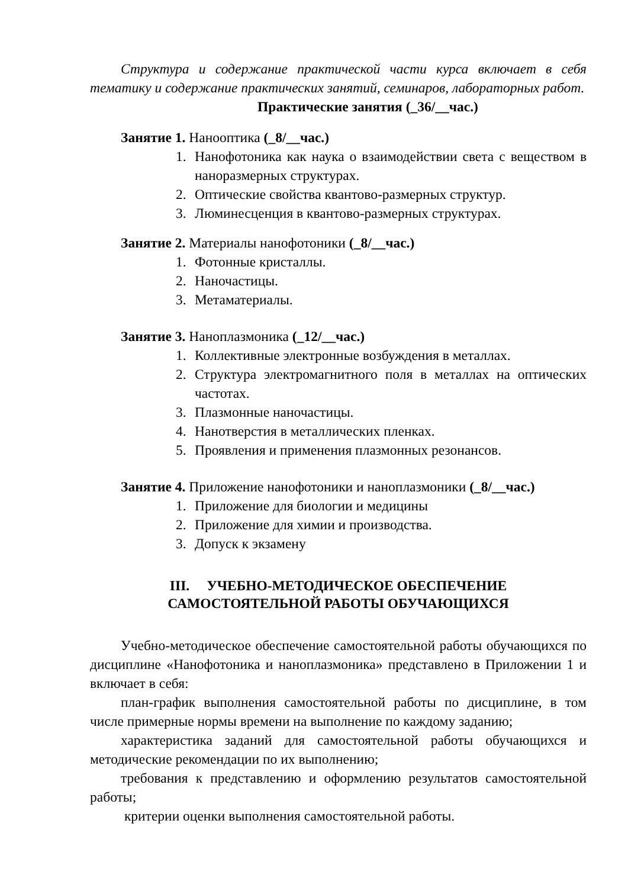Структура и содержание практической части курса включает в себя тематику и содержание практических занятий, семинаров, лабораторных работ.
Практические занятия (_36/__час.)
Занятие 1. Нанооптика (_8/__час.)
1. Нанофотоника как наука о взаимодействии света с веществом в наноразмерных структурах.
2. Оптические свойства квантово-размерных структур.
3. Люминесценция в квантово-размерных структурах.
Занятие 2. Материалы нанофотоники (_8/__час.)
1. Фотонные кристаллы.
2. Наночастицы.
3. Метаматериалы.
Занятие 3. Наноплазмоника (_12/__час.)
1. Коллективные электронные возбуждения в металлах.
2. Структура электромагнитного поля в металлах на оптических частотах.
3. Плазмонные наночастицы.
4. Нанотверстия в металлических пленках.
5. Проявления и применения плазмонных резонансов.
Занятие 4. Приложение нанофотоники и наноплазмоники (_8/__час.)
1. Приложение для биологии и медицины
2. Приложение для химии и производства.
3. Допуск к экзамену
III. УЧЕБНО-МЕТОДИЧЕСКОЕ ОБЕСПЕЧЕНИЕ
САМОСТОЯТЕЛЬНОЙ РАБОТЫ ОБУЧАЮЩИХСЯ
Учебно-методическое обеспечение самостоятельной работы обучающихся по дисциплине «Нанофотоника и наноплазмоника» представлено в Приложении 1 и включает в себя:
план-график выполнения самостоятельной работы по дисциплине, в том числе примерные нормы времени на выполнение по каждому заданию;
характеристика заданий для самостоятельной работы обучающихся и методические рекомендации по их выполнению;
требования к представлению и оформлению результатов самостоятельной работы;
критерии оценки выполнения самостоятельной работы.